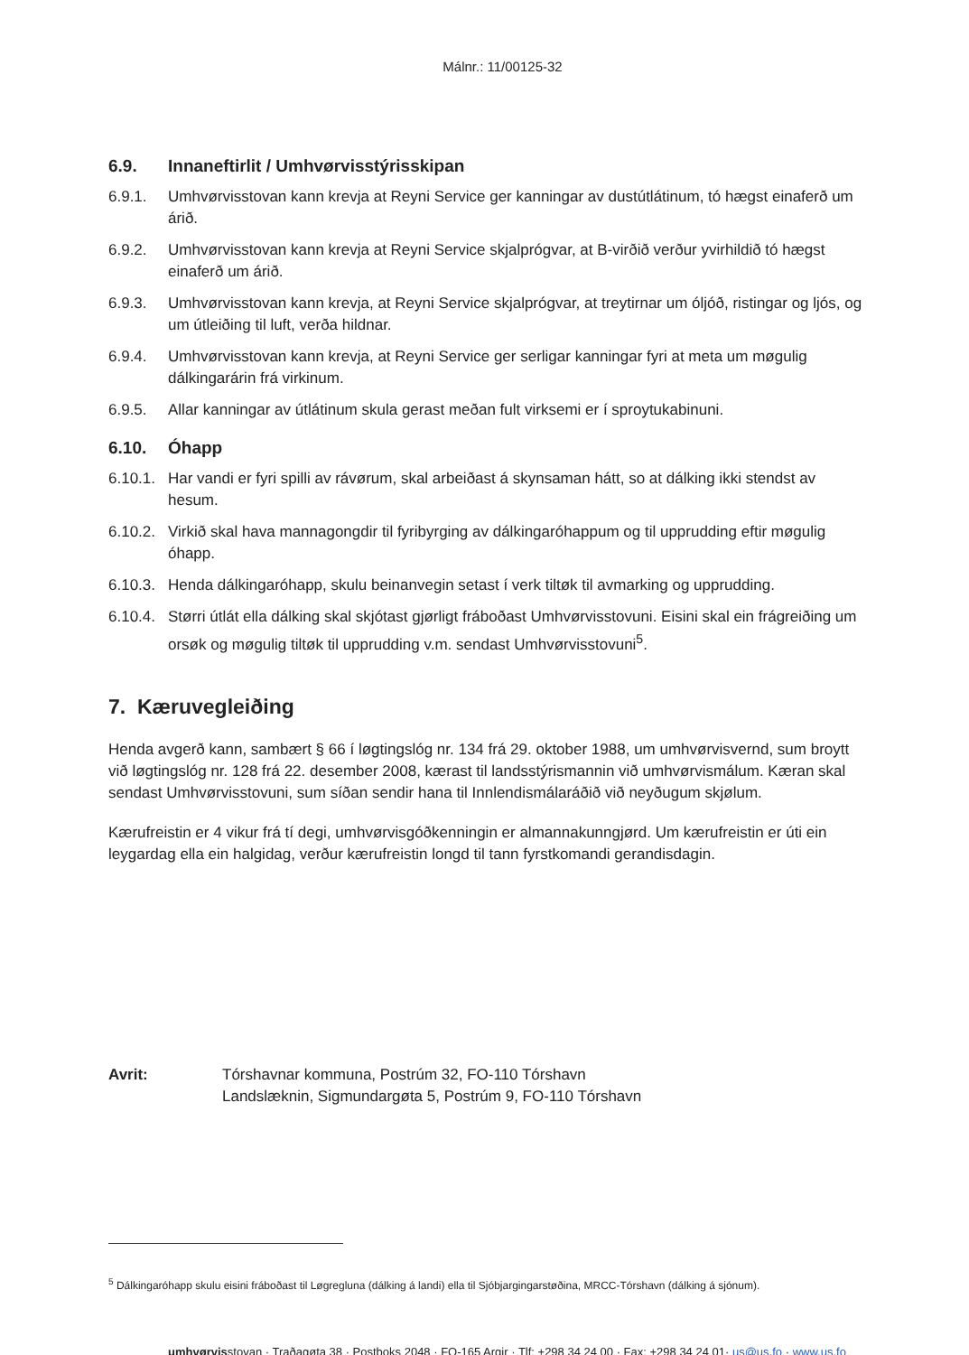Málnr.: 11/00125-32
6.9. Innaneftirlit / Umhvørvisstýrisskipan
6.9.1. Umhvørvisstovan kann krevja at Reyni Service ger kanningar av dustútlátinum, tó hægst einaferð um árið.
6.9.2. Umhvørvisstovan kann krevja at Reyni Service skjalprógvar, at B-virðið verður yvirhildið tó hægst einaferð um árið.
6.9.3. Umhvørvisstovan kann krevja, at Reyni Service skjalprógvar, at treytirnar um óljóð, ristingar og ljós, og um útleiðing til luft, verða hildnar.
6.9.4. Umhvørvisstovan kann krevja, at Reyni Service ger serligar kanningar fyri at meta um møgulig dálkingarárin frá virkinum.
6.9.5. Allar kanningar av útlátinum skula gerast meðan fult virksemi er í sproytukabinuni.
6.10. Óhapp
6.10.1. Har vandi er fyri spilli av rávørum, skal arbeiðast á skynsaman hátt, so at dálking ikki stendst av hesum.
6.10.2. Virkið skal hava mannagongdir til fyribyrging av dálkingaróhappum og til upprudding eftir møgulig óhapp.
6.10.3. Henda dálkingaróhapp, skulu beinanvegin setast í verk tiltøk til avmarking og upprudding.
6.10.4. Størri útlát ella dálking skal skjótast gjørligt fráboðast Umhvørvisstovuni. Eisini skal ein frágreiðing um orsøk og møgulig tiltøk til upprudding v.m. sendast Umhvørvisstovuni<sup>5</sup>.
7. Kæruvegleiðing
Henda avgerð kann, sambært § 66 í løgtingslóg nr. 134 frá 29. oktober 1988, um umhvørvisvernd, sum broytt við løgtingslóg nr. 128 frá 22. desember 2008, kærast til landsstýrismannin við umhvørvismálum. Kæran skal sendast Umhvørvisstovuni, sum síðan sendir hana til Innlendismálaráðið við neyðugum skjølum.
Kærufreistin er 4 vikur frá tí degi, umhvørvisgóðkenningin er almannakunngjørd. Um kærufreistin er úti ein leygardag ella ein halgidag, verður kærufreistin longd til tann fyrstkomandi gerandisdagin.
Avrit: Tórshavnar kommuna, Postrúm 32, FO-110 Tórshavn
Landslæknin, Sigmundargøta 5, Postrúm 9, FO-110 Tórshavn
<sup>5</sup> Dálkingaróhapp skulu eisini fráboðast til Løgregluna (dálking á landi) ella til Sjóbjargingarstøðina, MRCC-Tórshavn (dálking á sjónum).
umhvørvisstovan · Traðagøta 38 · Postboks 2048 · FO-165 Argir · Tlf: +298 34 24 00 · Fax: +298 34 24 01· us@us.fo · www.us.fo